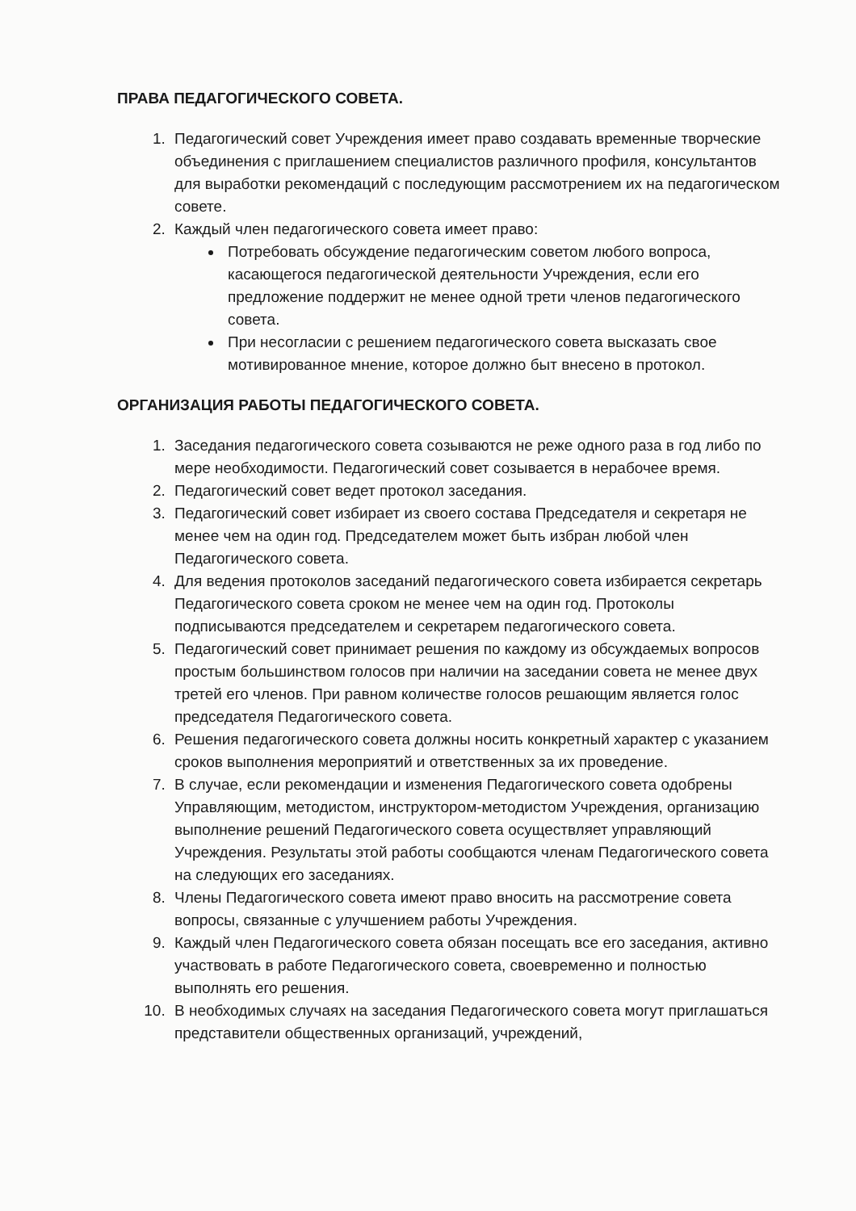ПРАВА ПЕДАГОГИЧЕСКОГО СОВЕТА.
1. Педагогический совет Учреждения имеет право создавать временные творческие объединения с приглашением специалистов различного профиля, консультантов для выработки рекомендаций с последующим рассмотрением их на педагогическом совете.
2. Каждый член педагогического совета имеет право:
Потребовать обсуждение педагогическим советом любого вопроса, касающегося педагогической деятельности Учреждения, если его предложение поддержит не менее одной трети членов педагогического совета.
При несогласии с решением педагогического совета высказать свое мотивированное мнение, которое должно быт внесено в протокол.
ОРГАНИЗАЦИЯ РАБОТЫ ПЕДАГОГИЧЕСКОГО СОВЕТА.
1. Заседания педагогического совета созываются не реже одного раза в год либо по мере необходимости. Педагогический совет созывается в нерабочее время.
2. Педагогический совет ведет протокол заседания.
3. Педагогический совет избирает из своего состава Председателя и секретаря не менее чем на один год. Председателем может быть избран любой член Педагогического совета.
4. Для ведения протоколов заседаний педагогического совета избирается секретарь Педагогического совета сроком не менее чем на один год. Протоколы подписываются председателем и секретарем педагогического совета.
5. Педагогический совет принимает решения по каждому из обсуждаемых вопросов простым большинством голосов при наличии на заседании совета не менее двух третей его членов. При равном количестве голосов решающим является голос председателя Педагогического совета.
6. Решения педагогического совета должны носить конкретный характер с указанием сроков выполнения мероприятий и ответственных за их проведение.
7. В случае, если рекомендации и изменения Педагогического совета одобрены Управляющим, методистом, инструктором-методистом Учреждения, организацию выполнение решений Педагогического совета осуществляет управляющий Учреждения. Результаты этой работы сообщаются членам Педагогического совета на следующих его заседаниях.
8. Члены Педагогического совета имеют право вносить на рассмотрение совета вопросы, связанные с улучшением работы Учреждения.
9. Каждый член Педагогического совета обязан посещать все его заседания, активно участвовать в работе Педагогического совета, своевременно и полностью выполнять его решения.
10. В необходимых случаях на заседания Педагогического совета могут приглашаться представители общественных организаций, учреждений,